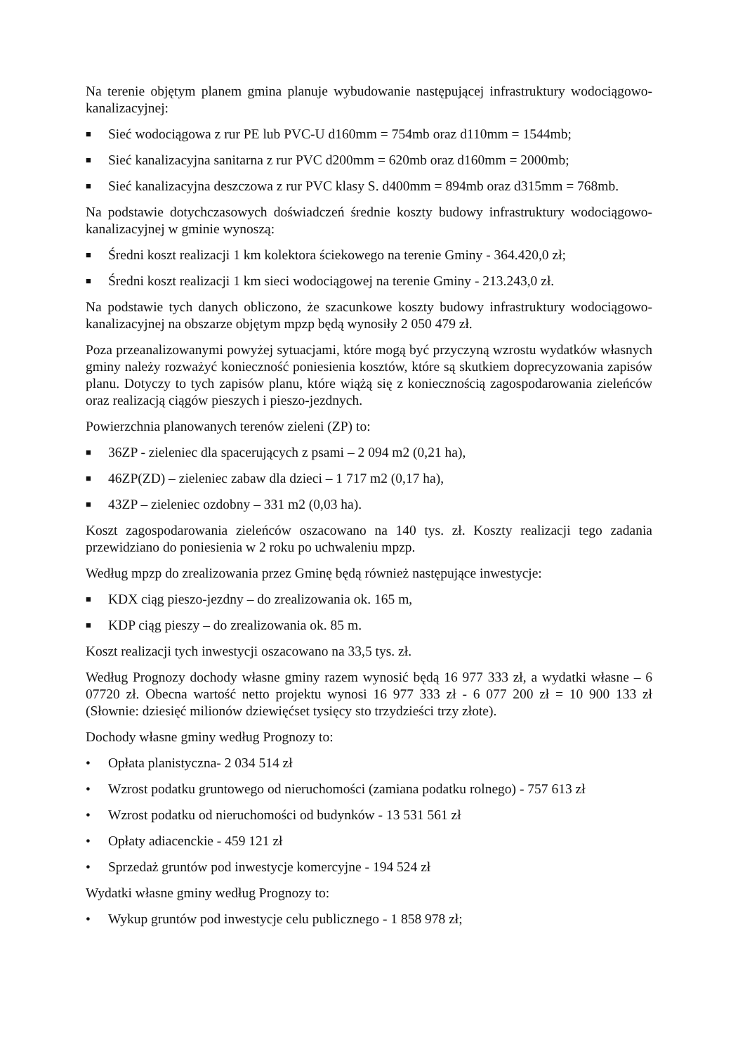Na terenie objętym planem gmina planuje wybudowanie następującej infrastruktury wodociągowo-kanalizacyjnej:
■ Sieć wodociągowa z rur PE lub PVC-U d160mm = 754mb oraz d110mm = 1544mb;
■ Sieć kanalizacyjna sanitarna z rur PVC d200mm = 620mb oraz d160mm = 2000mb;
■ Sieć kanalizacyjna deszczowa z rur PVC klasy S. d400mm = 894mb oraz d315mm = 768mb.
Na podstawie dotychczasowych doświadczeń średnie koszty budowy infrastruktury wodociągowo-kanalizacyjnej w gminie wynoszą:
■ Średni koszt realizacji 1 km kolektora ściekowego na terenie Gminy - 364.420,0 zł;
■ Średni koszt realizacji 1 km sieci wodociągowej na terenie Gminy - 213.243,0 zł.
Na podstawie tych danych obliczono, że szacunkowe koszty budowy infrastruktury wodociągowo-kanalizacyjnej na obszarze objętym mpzp będą wynosiły 2 050 479 zł.
Poza przeanalizowanymi powyżej sytuacjami, które mogą być przyczyną wzrostu wydatków własnych gminy należy rozważyć konieczność poniesienia kosztów, które są skutkiem doprecyzowania zapisów planu. Dotyczy to tych zapisów planu, które wiążą się z koniecznością zagospodarowania zieleńców oraz realizacją ciągów pieszych i pieszo-jezdnych.
Powierzchnia planowanych terenów zieleni (ZP) to:
■ 36ZP - zieleniec dla spacerujących z psami – 2 094 m2 (0,21 ha),
■ 46ZP(ZD) – zieleniec zabaw dla dzieci – 1 717 m2 (0,17 ha),
■ 43ZP – zieleniec ozdobny – 331 m2 (0,03 ha).
Koszt zagospodarowania zieleńców oszacowano na 140 tys. zł. Koszty realizacji tego zadania przewidziano do poniesienia w 2 roku po uchwaleniu mpzp.
Według mpzp do zrealizowania przez Gminę będą również następujące inwestycje:
■ KDX ciąg pieszo-jezdny – do zrealizowania ok. 165 m,
■ KDP ciąg pieszy – do zrealizowania ok. 85 m.
Koszt realizacji tych inwestycji oszacowano na 33,5 tys. zł.
Według Prognozy dochody własne gminy razem wynosić będą 16 977 333 zł, a wydatki własne – 6 07720 zł. Obecna wartość netto projektu wynosi 16 977 333 zł - 6 077 200 zł = 10 900 133 zł (Słownie: dziesięć milionów dziewięćset tysięcy sto trzydzieści trzy złote).
Dochody własne gminy według Prognozy to:
• Opłata planistyczna- 2 034 514 zł
• Wzrost podatku gruntowego od nieruchomości (zamiana podatku rolnego) - 757 613 zł
• Wzrost podatku od nieruchomości od budynków - 13 531 561 zł
• Opłaty adiacenckie - 459 121 zł
• Sprzedaż gruntów pod inwestycje komercyjne - 194 524 zł
Wydatki własne gminy według Prognozy to:
• Wykup gruntów pod inwestycje celu publicznego - 1 858 978 zł;